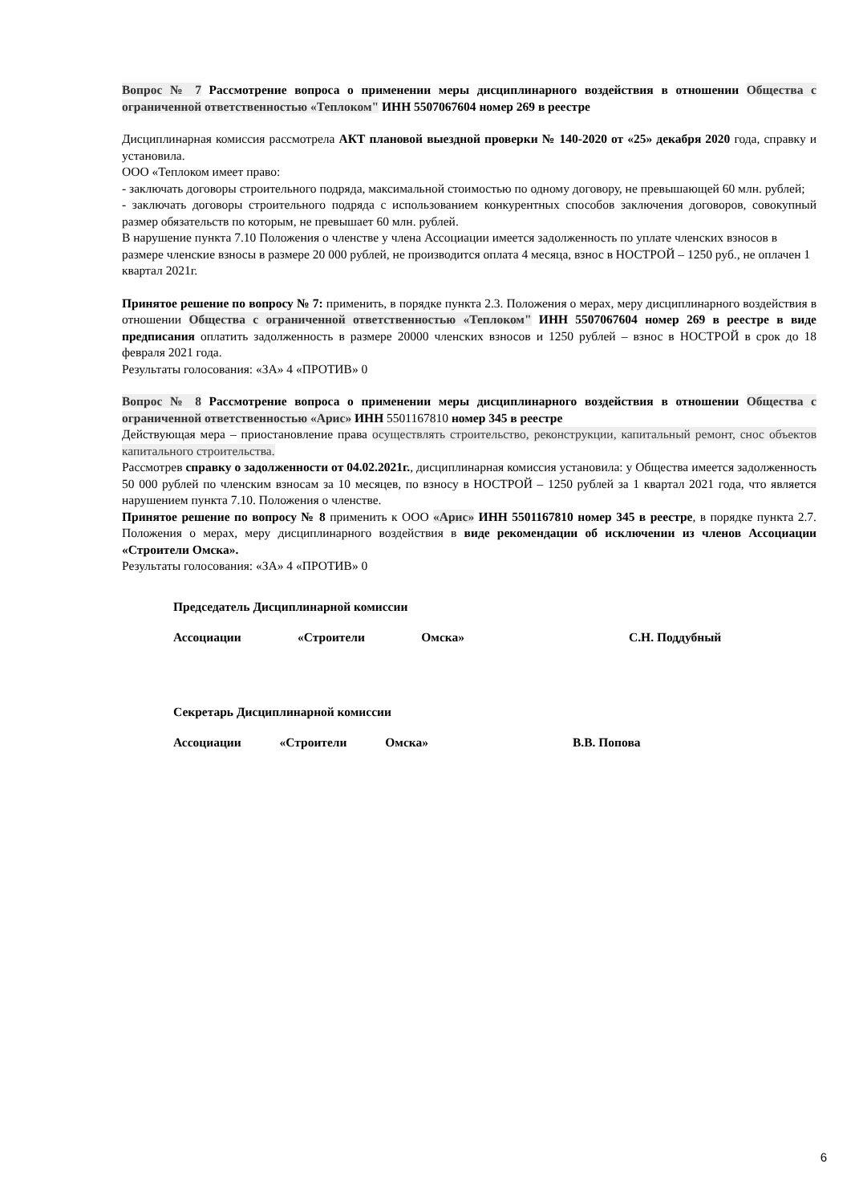Вопрос № 7 Рассмотрение вопроса о применении меры дисциплинарного воздействия в отношении Общества с ограниченной ответственностью «Теплоком" ИНН 5507067604 номер 269 в реестре
Дисциплинарная комиссия рассмотрела АКТ плановой выездной проверки № 140-2020 от «25» декабря 2020 года, справку и установила.
ООО «Теплоком имеет право:
- заключать договоры строительного подряда, максимальной стоимостью по одному договору, не превышающей 60 млн. рублей;
- заключать договоры строительного подряда с использованием конкурентных способов заключения договоров, совокупный размер обязательств по которым, не превышает 60 млн. рублей.
В нарушение пункта 7.10 Положения о членстве у члена Ассоциации имеется задолженность по уплате членских взносов в размере членские взносы в размере 20 000 рублей, не производится оплата 4 месяца, взнос в НОСТРОЙ – 1250 руб., не оплачен 1 квартал 2021г.
Принятое решение по вопросу № 7: применить, в порядке пункта 2.3. Положения о мерах, меру дисциплинарного воздействия в отношении Общества с ограниченной ответственностью «Теплоком" ИНН 5507067604 номер 269 в реестре в виде предписания оплатить задолженность в размере 20000 членских взносов и 1250 рублей – взнос в НОСТРОЙ в срок до 18 февраля 2021 года.
Результаты голосования: «ЗА» 4 «ПРОТИВ» 0
Вопрос № 8 Рассмотрение вопроса о применении меры дисциплинарного воздействия в отношении Общества с ограниченной ответственностью «Арис» ИНН 5501167810 номер 345 в реестре
Действующая мера – приостановление права осуществлять строительство, реконструкции, капитальный ремонт, снос объектов капитального строительства.
Рассмотрев справку о задолженности от 04.02.2021г., дисциплинарная комиссия установила: у Общества имеется задолженность 50 000 рублей по членским взносам за 10 месяцев, по взносу в НОСТРОЙ – 1250 рублей за 1 квартал 2021 года, что является нарушением пункта 7.10. Положения о членстве.
Принятое решение по вопросу № 8 применить к ООО «Арис» ИНН 5501167810 номер 345 в реестре, в порядке пункта 2.7. Положения о мерах, меру дисциплинарного воздействия в виде рекомендации об исключении из членов Ассоциации «Строители Омска».
Результаты голосования: «ЗА» 4 «ПРОТИВ» 0
Председатель Дисциплинарной комиссии
Ассоциации «Строители Омска» С.Н. Поддубный
Секретарь Дисциплинарной комиссии
Ассоциации «Строители Омска» В.В. Попова
6